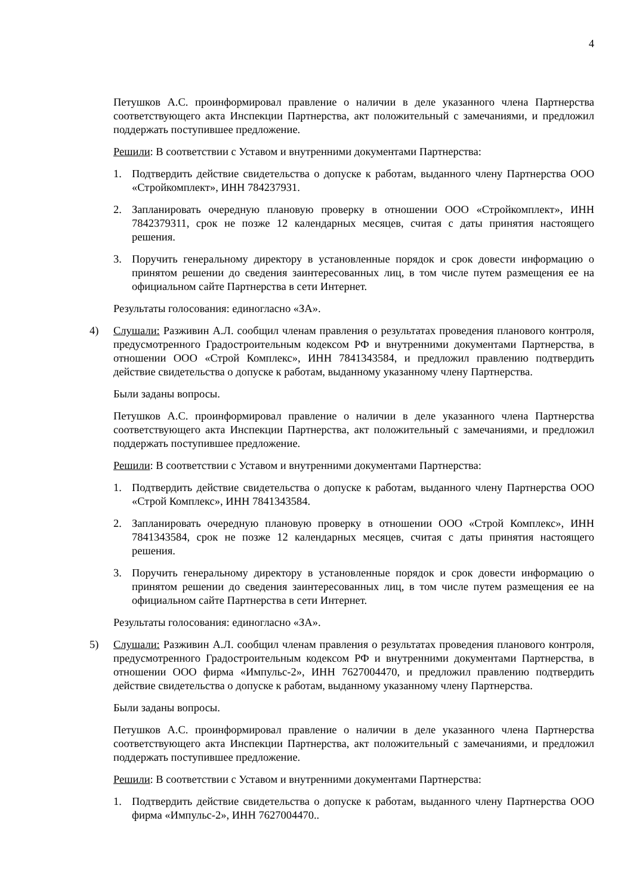4
Петушков А.С. проинформировал правление о наличии в деле указанного члена Партнерства соответствующего акта Инспекции Партнерства, акт положительный с замечаниями, и предложил поддержать поступившее предложение.
Решили: В соответствии с Уставом и внутренними документами Партнерства:
1. Подтвердить действие свидетельства о допуске к работам, выданного члену Партнерства ООО «Стройкомплект», ИНН 784237931.
2. Запланировать очередную плановую проверку в отношении ООО «Стройкомплект», ИНН 7842379311, срок не позже 12 календарных месяцев, считая с даты принятия настоящего решения.
3. Поручить генеральному директору в установленные порядок и срок довести информацию о принятом решении до сведения заинтересованных лиц, в том числе путем размещения ее на официальном сайте Партнерства в сети Интернет.
Результаты голосования: единогласно «ЗА».
4) Слушали: Разживин А.Л. сообщил членам правления о результатах проведения планового контроля, предусмотренного Градостроительным кодексом РФ и внутренними документами Партнерства, в отношении ООО «Строй Комплекс», ИНН 7841343584, и предложил правлению подтвердить действие свидетельства о допуске к работам, выданному указанному члену Партнерства.
Были заданы вопросы.
Петушков А.С. проинформировал правление о наличии в деле указанного члена Партнерства соответствующего акта Инспекции Партнерства, акт положительный с замечаниями, и предложил поддержать поступившее предложение.
Решили: В соответствии с Уставом и внутренними документами Партнерства:
1. Подтвердить действие свидетельства о допуске к работам, выданного члену Партнерства ООО «Строй Комплекс», ИНН 7841343584.
2. Запланировать очередную плановую проверку в отношении ООО «Строй Комплекс», ИНН 7841343584, срок не позже 12 календарных месяцев, считая с даты принятия настоящего решения.
3. Поручить генеральному директору в установленные порядок и срок довести информацию о принятом решении до сведения заинтересованных лиц, в том числе путем размещения ее на официальном сайте Партнерства в сети Интернет.
Результаты голосования: единогласно «ЗА».
5) Слушали: Разживин А.Л. сообщил членам правления о результатах проведения планового контроля, предусмотренного Градостроительным кодексом РФ и внутренними документами Партнерства, в отношении ООО фирма «Импульс-2», ИНН 7627004470, и предложил правлению подтвердить действие свидетельства о допуске к работам, выданному указанному члену Партнерства.
Были заданы вопросы.
Петушков А.С. проинформировал правление о наличии в деле указанного члена Партнерства соответствующего акта Инспекции Партнерства, акт положительный с замечаниями, и предложил поддержать поступившее предложение.
Решили: В соответствии с Уставом и внутренними документами Партнерства:
1. Подтвердить действие свидетельства о допуске к работам, выданного члену Партнерства ООО фирма «Импульс-2», ИНН 7627004470..